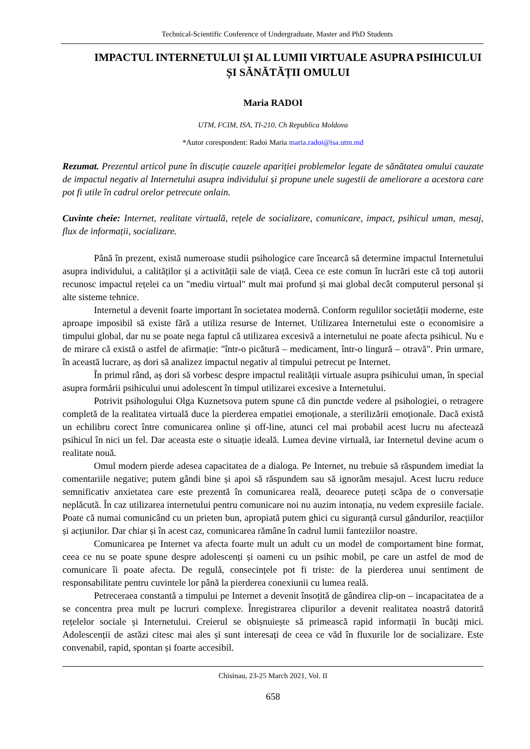Technical-Scientific Conference of Undergraduate, Master and PhD Students
IMPACTUL INTERNETULUI ȘI AL LUMII VIRTUALE ASUPRA PSIHICULUI ȘI SĂNĂTĂȚII OMULUI
Maria RADOI
UTM, FCIM, ISA, TI-210, Ch Republica Moldova
*Autor corespondent: Radoi Maria maria.radoi@isa.utm.md
Rezumat. Prezentul articol pune în discuție cauzele apariției problemelor legate de sănătatea omului cauzate de impactul negativ al Internetului asupra individului și propune unele sugestii de ameliorare a acestora care pot fi utile în cadrul orelor petrecute onlain.
Cuvinte cheie: Internet, realitate virtuală, rețele de socializare, comunicare, impact, psihicul uman, mesaj, flux de informații, socializare.
Până în prezent, există numeroase studii psihologice care încearcă să determine impactul Internetului asupra individului, a calităților și a activității sale de viață. Ceea ce este comun în lucrări este că toți autorii recunosc impactul rețelei ca un "mediu virtual" mult mai profund și mai global decât computerul personal și alte sisteme tehnice.
Internetul a devenit foarte important în societatea modernă. Conform regulilor societății moderne, este aproape imposibil să existe fără a utiliza resurse de Internet. Utilizarea Internetului este o economisire a timpului global, dar nu se poate nega faptul că utilizarea excesivă a internetului ne poate afecta psihicul. Nu e de mirare că există o astfel de afirmație: "într-o picătură – medicament, într-o lingură – otravă". Prin urmare, în această lucrare, aș dori să analizez impactul negativ al timpului petrecut pe Internet.
În primul rând, aș dori să vorbesc despre impactul realității virtuale asupra psihicului uman, în special asupra formării psihicului unui adolescent în timpul utilizarei excesive a Internetului.
Potrivit psihologului Olga Kuznetsova putem spune că din punctde vedere al psihologiei, o retragere completă de la realitatea virtuală duce la pierderea empatiei emoționale, a sterilizării emoționale. Dacă există un echilibru corect între comunicarea online și off-line, atunci cel mai probabil acest lucru nu afectează psihicul în nici un fel. Dar aceasta este o situație ideală. Lumea devine virtuală, iar Internetul devine acum o realitate nouă.
Omul modern pierde adesea capacitatea de a dialoga. Pe Internet, nu trebuie să răspundem imediat la comentariile negative; putem gândi bine și apoi să răspundem sau să ignorăm mesajul. Acest lucru reduce semnificativ anxietatea care este prezentă în comunicarea reală, deoarece puteți scăpa de o conversație neplăcută. În caz utilizarea internetului pentru comunicare noi nu auzim intonația, nu vedem expresiile faciale. Poate că numai comunicând cu un prieten bun, apropiată putem ghici cu siguranță cursul gândurilor, reacțiilor și acțiunilor. Dar chiar și în acest caz, comunicarea rămâne în cadrul lumii fanteziilor noastre.
Comunicarea pe Internet va afecta foarte mult un adult cu un model de comportament bine format, ceea ce nu se poate spune despre adolescenți și oameni cu un psihic mobil, pe care un astfel de mod de comunicare îi poate afecta. De regulă, consecințele pot fi triste: de la pierderea unui sentiment de responsabilitate pentru cuvintele lor până la pierderea conexiunii cu lumea reală.
Petreceraea constantă a timpului pe Internet a devenit însoțită de gândirea clip-on – incapacitatea de a se concentra prea mult pe lucruri complexe. Înregistrarea clipurilor a devenit realitatea noastră datorită rețelelor sociale și Internetului. Creierul se obișnuiește să primească rapid informații în bucăți mici. Adolescenții de astăzi citesc mai ales și sunt interesați de ceea ce văd în fluxurile lor de socializare. Este convenabil, rapid, spontan și foarte accesibil.
Chisinau, 23-25 March 2021, Vol. II
658